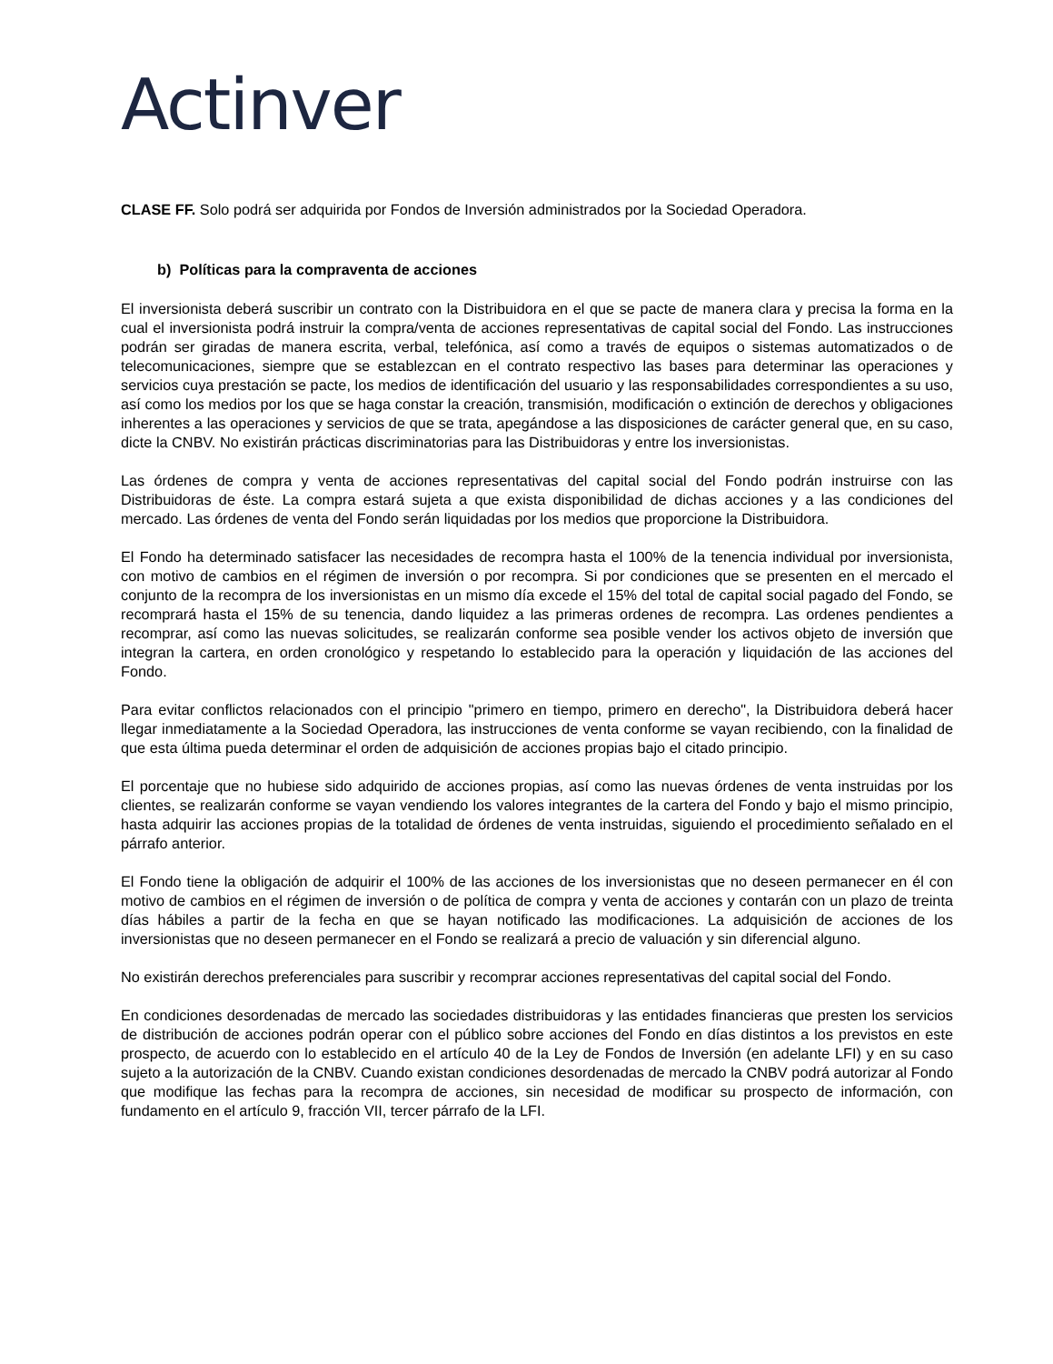Actinver
CLASE FF. Solo podrá ser adquirida por Fondos de Inversión administrados por la Sociedad Operadora.
b) Políticas para la compraventa de acciones
El inversionista deberá suscribir un contrato con la Distribuidora en el que se pacte de manera clara y precisa la forma en la cual el inversionista podrá instruir la compra/venta de acciones representativas de capital social del Fondo. Las instrucciones podrán ser giradas de manera escrita, verbal, telefónica, así como a través de equipos o sistemas automatizados o de telecomunicaciones, siempre que se establezcan en el contrato respectivo las bases para determinar las operaciones y servicios cuya prestación se pacte, los medios de identificación del usuario y las responsabilidades correspondientes a su uso, así como los medios por los que se haga constar la creación, transmisión, modificación o extinción de derechos y obligaciones inherentes a las operaciones y servicios de que se trata, apegándose a las disposiciones de carácter general que, en su caso, dicte la CNBV. No existirán prácticas discriminatorias para las Distribuidoras y entre los inversionistas.
Las órdenes de compra y venta de acciones representativas del capital social del Fondo podrán instruirse con las Distribuidoras de éste. La compra estará sujeta a que exista disponibilidad de dichas acciones y a las condiciones del mercado. Las órdenes de venta del Fondo serán liquidadas por los medios que proporcione la Distribuidora.
El Fondo ha determinado satisfacer las necesidades de recompra hasta el 100% de la tenencia individual por inversionista, con motivo de cambios en el régimen de inversión o por recompra. Si por condiciones que se presenten en el mercado el conjunto de la recompra de los inversionistas en un mismo día excede el 15% del total de capital social pagado del Fondo, se recomprará hasta el 15% de su tenencia, dando liquidez a las primeras ordenes de recompra. Las ordenes pendientes a recomprar, así como las nuevas solicitudes, se realizarán conforme sea posible vender los activos objeto de inversión que integran la cartera, en orden cronológico y respetando lo establecido para la operación y liquidación de las acciones del Fondo.
Para evitar conflictos relacionados con el principio "primero en tiempo, primero en derecho", la Distribuidora deberá hacer llegar inmediatamente a la Sociedad Operadora, las instrucciones de venta conforme se vayan recibiendo, con la finalidad de que esta última pueda determinar el orden de adquisición de acciones propias bajo el citado principio.
El porcentaje que no hubiese sido adquirido de acciones propias, así como las nuevas órdenes de venta instruidas por los clientes, se realizarán conforme se vayan vendiendo los valores integrantes de la cartera del Fondo y bajo el mismo principio, hasta adquirir las acciones propias de la totalidad de órdenes de venta instruidas, siguiendo el procedimiento señalado en el párrafo anterior.
El Fondo tiene la obligación de adquirir el 100% de las acciones de los inversionistas que no deseen permanecer en él con motivo de cambios en el régimen de inversión o de política de compra y venta de acciones y contarán con un plazo de treinta días hábiles a partir de la fecha en que se hayan notificado las modificaciones. La adquisición de acciones de los inversionistas que no deseen permanecer en el Fondo se realizará a precio de valuación y sin diferencial alguno.
No existirán derechos preferenciales para suscribir y recomprar acciones representativas del capital social del Fondo.
En condiciones desordenadas de mercado las sociedades distribuidoras y las entidades financieras que presten los servicios de distribución de acciones podrán operar con el público sobre acciones del Fondo en días distintos a los previstos en este prospecto, de acuerdo con lo establecido en el artículo 40 de la Ley de Fondos de Inversión (en adelante LFI) y en su caso sujeto a la autorización de la CNBV. Cuando existan condiciones desordenadas de mercado la CNBV podrá autorizar al Fondo que modifique las fechas para la recompra de acciones, sin necesidad de modificar su prospecto de información, con fundamento en el artículo 9, fracción VII, tercer párrafo de la LFI.